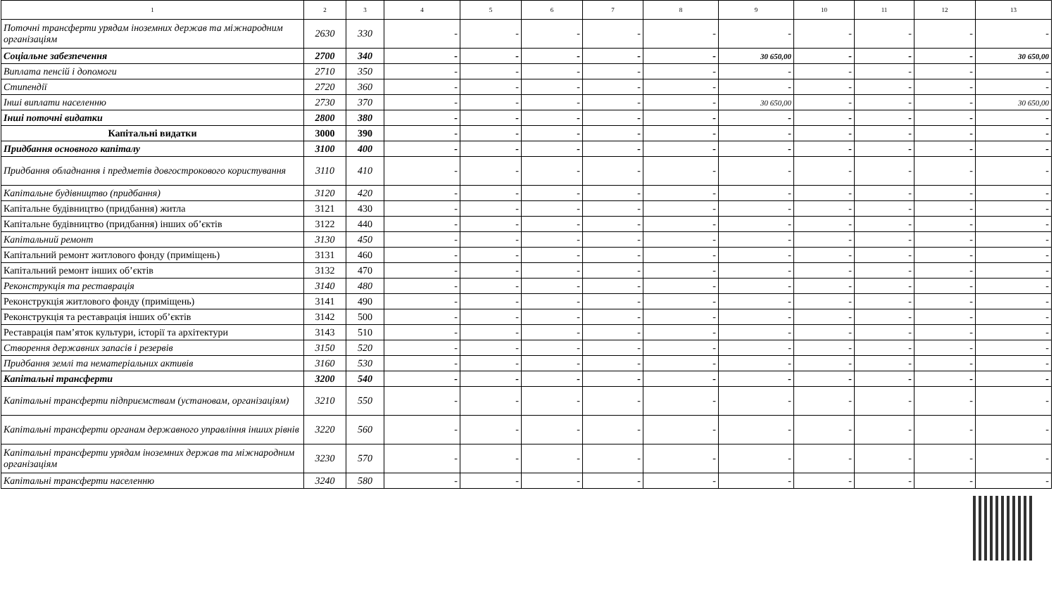| 1 | 2 | 3 | 4 | 5 | 6 | 7 | 8 | 9 | 10 | 11 | 12 | 13 |
| --- | --- | --- | --- | --- | --- | --- | --- | --- | --- | --- | --- | --- |
| Поточні трансферти урядам іноземних держав та міжнародним організаціям | 2630 | 330 | - | - | - | - | - | - | - | - | - | - |
| Соціальне забезпечення | 2700 | 340 | - | - | - | - | - | 30 650,00 | - | - | - | 30 650,00 |
| Виплата пенсій і допомоги | 2710 | 350 | - | - | - | - | - | - | - | - | - | - |
| Стипендії | 2720 | 360 | - | - | - | - | - | - | - | - | - | - |
| Інші виплати населенню | 2730 | 370 | - | - | - | - | - | 30 650,00 | - | - | - | 30 650,00 |
| Інші поточні видатки | 2800 | 380 | - | - | - | - | - | - | - | - | - | - |
| Капітальні видатки | 3000 | 390 | - | - | - | - | - | - | - | - | - | - |
| Придбання основного капіталу | 3100 | 400 | - | - | - | - | - | - | - | - | - | - |
| Придбання обладнання і предметів довгострокового користування | 3110 | 410 | - | - | - | - | - | - | - | - | - | - |
| Капітальне будівництво (придбання) | 3120 | 420 | - | - | - | - | - | - | - | - | - | - |
| Капітальне будівництво (придбання) житла | 3121 | 430 | - | - | - | - | - | - | - | - | - | - |
| Капітальне будівництво (придбання) інших об’єктів | 3122 | 440 | - | - | - | - | - | - | - | - | - | - |
| Капітальний ремонт | 3130 | 450 | - | - | - | - | - | - | - | - | - | - |
| Капітальний ремонт житлового фонду (приміщень) | 3131 | 460 | - | - | - | - | - | - | - | - | - | - |
| Капітальний ремонт інших об’єктів | 3132 | 470 | - | - | - | - | - | - | - | - | - | - |
| Реконструкція та реставрація | 3140 | 480 | - | - | - | - | - | - | - | - | - | - |
| Реконструкція житлового фонду (приміщень) | 3141 | 490 | - | - | - | - | - | - | - | - | - | - |
| Реконструкція та реставрація інших об’єктів | 3142 | 500 | - | - | - | - | - | - | - | - | - | - |
| Реставрація пам’яток культури, історії та архітектури | 3143 | 510 | - | - | - | - | - | - | - | - | - | - |
| Створення державних запасів і резервів | 3150 | 520 | - | - | - | - | - | - | - | - | - | - |
| Придбання землі та нематеріальних активів | 3160 | 530 | - | - | - | - | - | - | - | - | - | - |
| Капітальні трансферти | 3200 | 540 | - | - | - | - | - | - | - | - | - | - |
| Капітальні трансферти підприємствам (установам, організаціям) | 3210 | 550 | - | - | - | - | - | - | - | - | - | - |
| Капітальні трансферти органам державного управління інших рівнів | 3220 | 560 | - | - | - | - | - | - | - | - | - | - |
| Капітальні трансферти урядам іноземних держав та міжнародним організаціям | 3230 | 570 | - | - | - | - | - | - | - | - | - | - |
| Капітальні трансферти населенню | 3240 | 580 | - | - | - | - | - | - | - | - | - | - |